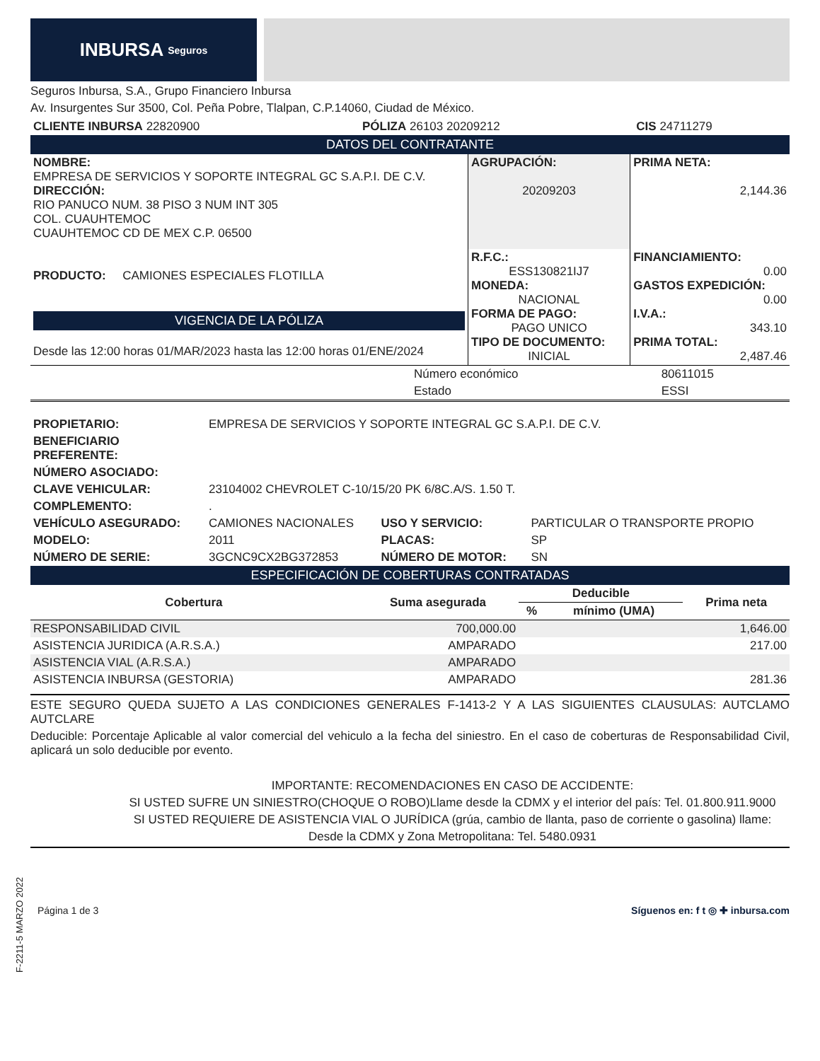INBURSA Seguros
Seguros Inbursa, S.A., Grupo Financiero Inbursa
Av. Insurgentes Sur 3500, Col. Peña Pobre, Tlalpan, C.P.14060, Ciudad de México.
| CLIENTE INBURSA 22820900 | PÓLIZA 26103 20209212 | CIS 24711279 |
DATOS DEL CONTRATANTE
| NOMBRE: EMPRESA DE SERVICIOS Y SOPORTE INTEGRAL GC S.A.P.I. DE C.V. DIRECCIÓN: RIO PANUCO NUM. 38 PISO 3 NUM INT 305 COL. CUAUHTEMOC CUAUHTEMOC CD DE MEX C.P. 06500 PRODUCTO: CAMIONES ESPECIALES FLOTILLA VIGENCIA DE LA PÓLIZA Desde las 12:00 horas 01/MAR/2023 hasta las 12:00 horas 01/ENE/2024 | AGRUPACIÓN: 20209203 | PRIMA NETA: 2,144.36 |
| | R.F.C.: ESS130821IJ7 MONEDA: NACIONAL FORMA DE PAGO: PAGO UNICO TIPO DE DOCUMENTO: INICIAL | FINANCIAMIENTO: 0.00 GASTOS EXPEDICIÓN: 0.00 I.V.A.: 343.10 PRIMA TOTAL: 2,487.46 |
| | Número económico | 80611015 |
| | Estado | ESSI |
| PROPIETARIO: | EMPRESA DE SERVICIOS Y SOPORTE INTEGRAL GC S.A.P.I. DE C.V. | | |
| BENEFICIARIO PREFERENTE: | | | |
| NÚMERO ASOCIADO: | | | |
| CLAVE VEHICULAR: | 23104002 CHEVROLET C-10/15/20 PK 6/8C.A/S. 1.50 T. | | |
| COMPLEMENTO: | . | | |
| VEHÍCULO ASEGURADO: | CAMIONES NACIONALES | USO Y SERVICIO: | PARTICULAR O TRANSPORTE PROPIO |
| MODELO: | 2011 | PLACAS: | SP |
| NÚMERO DE SERIE: | 3GCNC9CX2BG372853 | NÚMERO DE MOTOR: | SN |
ESPECIFICACIÓN DE COBERTURAS CONTRATADAS
| Cobertura | Suma asegurada | Deducible | | Prima neta |
| --- | --- | --- | --- | --- |
| | | % | mínimo (UMA) | |
| RESPONSABILIDAD CIVIL | 700,000.00 | | | 1,646.00 |
| ASISTENCIA JURIDICA (A.R.S.A.) | AMPARADO | | | 217.00 |
| ASISTENCIA VIAL (A.R.S.A.) | AMPARADO | | | |
| ASISTENCIA INBURSA (GESTORIA) | AMPARADO | | | 281.36 |
ESTE SEGURO QUEDA SUJETO A LAS CONDICIONES GENERALES F-1413-2 Y A LAS SIGUIENTES CLAUSULAS: AUTCLAMO AUTCLARE
Deducible: Porcentaje Aplicable al valor comercial del vehiculo a la fecha del siniestro. En el caso de coberturas de Responsabilidad Civil, aplicará un solo deducible por evento.
IMPORTANTE: RECOMENDACIONES EN CASO DE ACCIDENTE:
SI USTED SUFRE UN SINIESTRO(CHOQUE O ROBO)Llame desde la CDMX y el interior del país: Tel. 01.800.911.9000
SI USTED REQUIERE DE ASISTENCIA VIAL O JURÍDICA (grúa, cambio de llanta, paso de corriente o gasolina) llame:
Desde la CDMX y Zona Metropolitana: Tel. 5480.0931
Página 1 de 3 Síguenos en: f t ◎ ✚ inbursa.com
F-2211-5 MARZO 2022